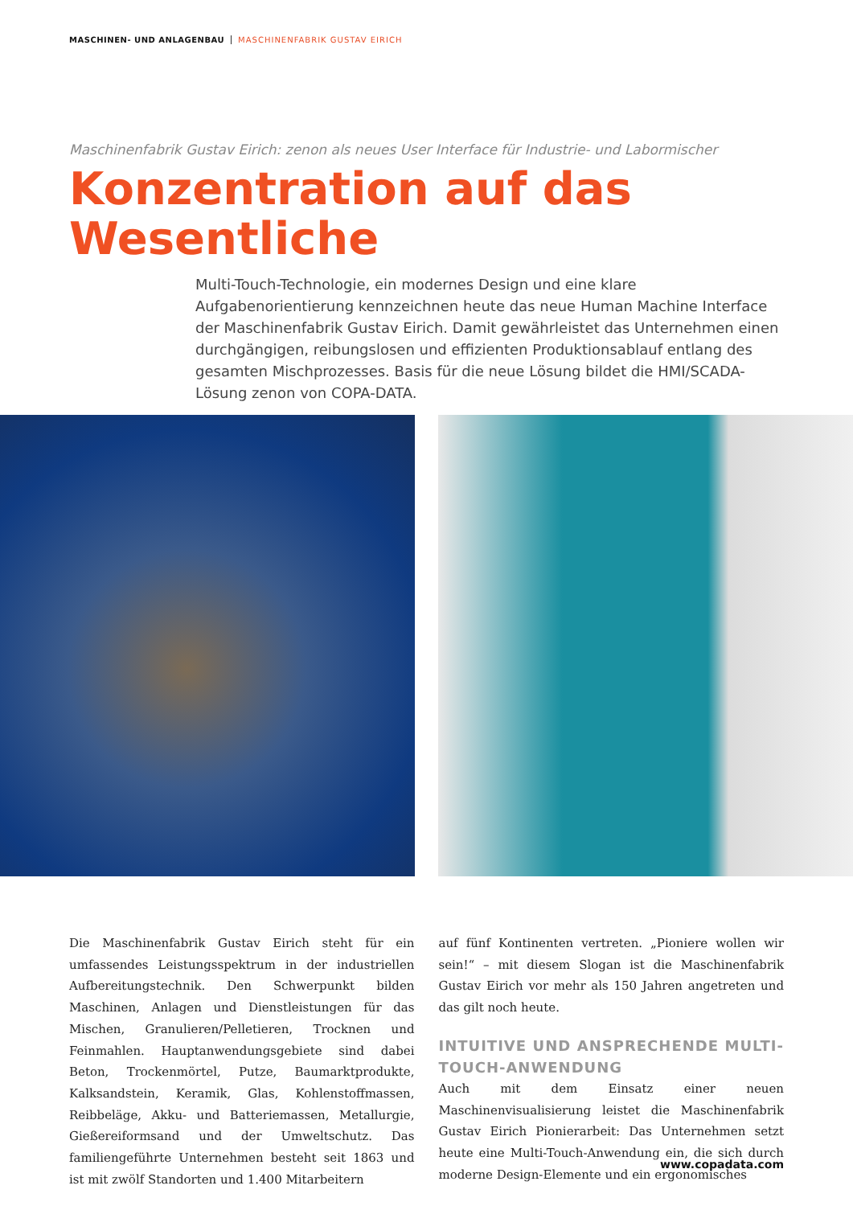MASCHINEN- UND ANLAGENBAU MASCHINENFABRIK GUSTAV EIRICH
Maschinenfabrik Gustav Eirich: zenon als neues User Interface für Industrie- und Labormischer
Konzentration auf das
Wesentliche
Multi-Touch-Technologie, ein modernes Design und eine klare Aufgabenorientierung kennzeichnen heute das neue Human Machine Interface der Maschinenfabrik Gustav Eirich. Damit gewährleistet das Unternehmen einen durchgängigen, reibungslosen und effizienten Produktionsablauf entlang des gesamten Mischprozesses. Basis für die neue Lösung bildet die HMI/SCADA-Lösung zenon von COPA-DATA.
Die Maschinenfabrik Gustav Eirich steht für ein umfassendes Leistungsspektrum in der industriellen Aufbereitungstechnik. Den Schwerpunkt bilden Maschinen, Anlagen und Dienstleistungen für das Mischen, Granulieren/Pelletieren, Trocknen und Feinmahlen. Hauptanwendungsgebiete sind dabei Beton, Trockenmörtel, Putze, Baumarktprodukte, Kalksandstein, Keramik, Glas, Kohlenstoffmassen, Reibbeläge, Akku- und Batteriemassen, Metallurgie, Gießereiformsand und der Umweltschutz. Das familiengeführte Unternehmen besteht seit 1863 und ist mit zwölf Standorten und 1.400 Mitarbeitern
auf fünf Kontinenten vertreten. „Pioniere wollen wir sein!“ – mit diesem Slogan ist die Maschinenfabrik Gustav Eirich vor mehr als 150 Jahren angetreten und das gilt noch heute.
INTUITIVE UND ANSPRECHENDE MULTI-TOUCH-ANWENDUNG
Auch mit dem Einsatz einer neuen Maschinenvisualisierung leistet die Maschinenfabrik Gustav Eirich Pionierarbeit: Das Unternehmen setzt heute eine Multi-Touch-Anwendung ein, die sich durch moderne Design-Elemente und ein ergonomisches
www.copadata.com